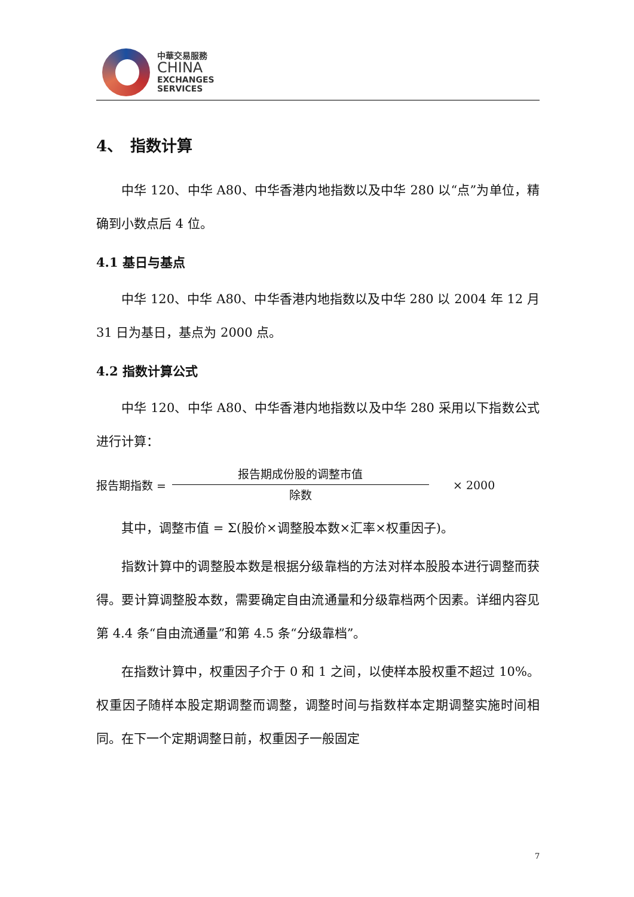中華交易服務
CHINA
EXCHANGES
SERVICES
4、　指数计算
中华 120、中华 A80、中华香港内地指数以及中华 280 以“点”为单位，精确到小数点后 4 位。
4.1 基日与基点
中华 120、中华 A80、中华香港内地指数以及中华 280 以 2004 年 12 月 31 日为基日，基点为 2000 点。
4.2 指数计算公式
中华 120、中华 A80、中华香港内地指数以及中华 280 采用以下指数公式进行计算：
报告期指数 =
报告期成份股的调整市值
除数
× 2000
其中，调整市值 = Σ(股价×调整股本数×汇率×权重因子)。
指数计算中的调整股本数是根据分级靠档的方法对样本股股本进行调整而获得。要计算调整股本数，需要确定自由流通量和分级靠档两个因素。详细内容见第 4.4 条“自由流通量”和第 4.5 条“分级靠档”。
在指数计算中，权重因子介于 0 和 1 之间，以使样本股权重不超过 10%。权重因子随样本股定期调整而调整，调整时间与指数样本定期调整实施时间相同。在下一个定期调整日前，权重因子一般固定
7